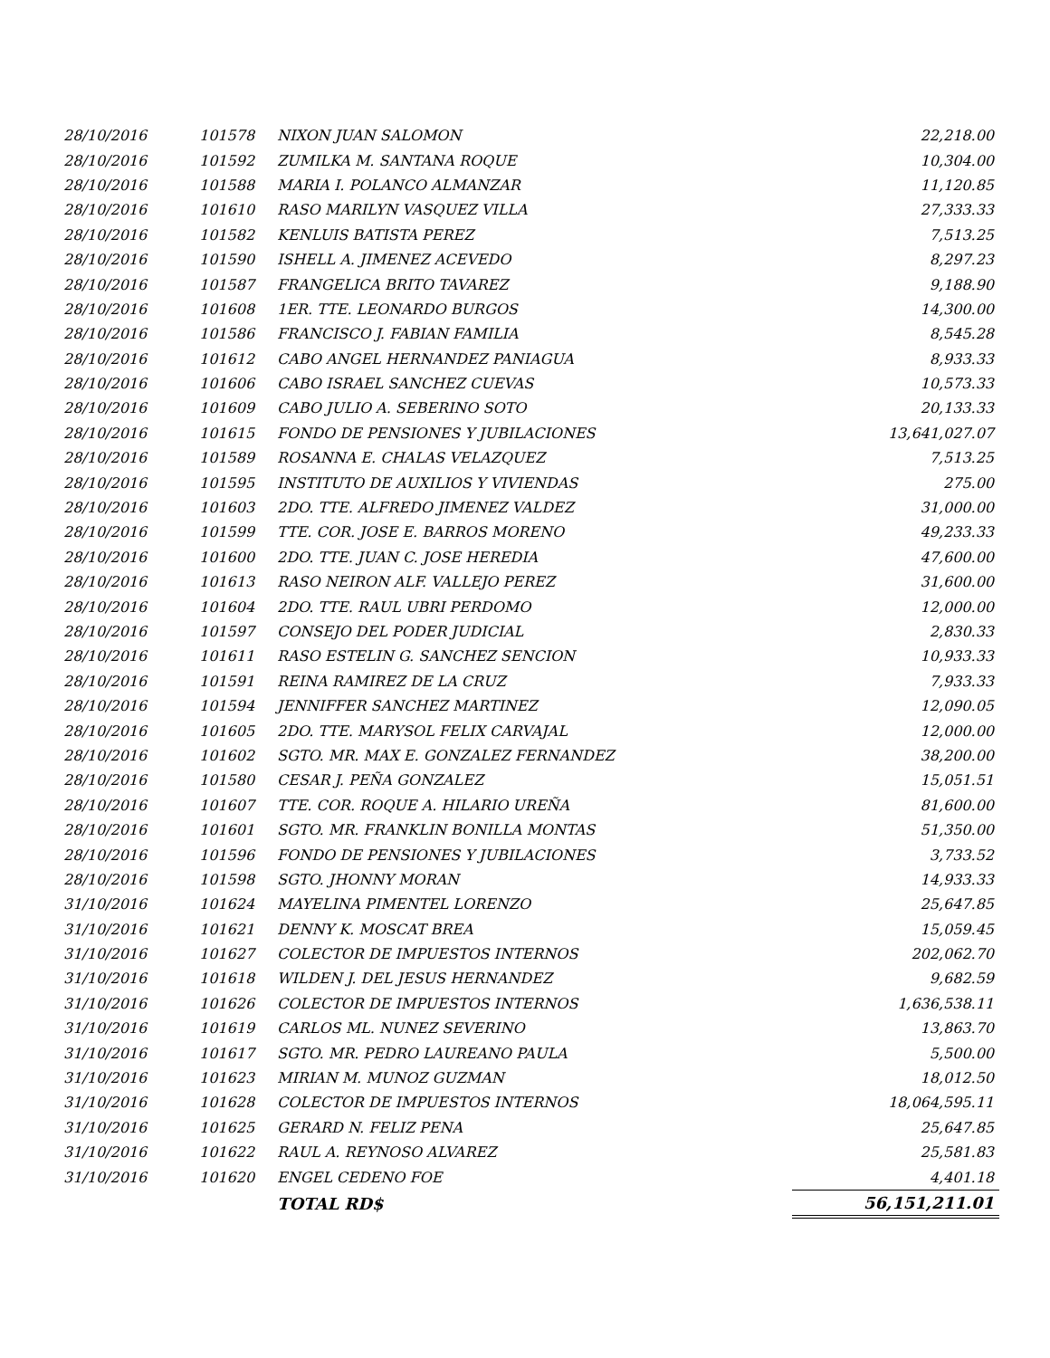| 28/10/2016 | 101578 | NIXON JUAN SALOMON | 22,218.00 |
| 28/10/2016 | 101592 | ZUMILKA M. SANTANA ROQUE | 10,304.00 |
| 28/10/2016 | 101588 | MARIA I. POLANCO ALMANZAR | 11,120.85 |
| 28/10/2016 | 101610 | RASO MARILYN VASQUEZ VILLA | 27,333.33 |
| 28/10/2016 | 101582 | KENLUIS BATISTA PEREZ | 7,513.25 |
| 28/10/2016 | 101590 | ISHELL A. JIMENEZ ACEVEDO | 8,297.23 |
| 28/10/2016 | 101587 | FRANGELICA BRITO TAVAREZ | 9,188.90 |
| 28/10/2016 | 101608 | 1ER. TTE. LEONARDO BURGOS | 14,300.00 |
| 28/10/2016 | 101586 | FRANCISCO J. FABIAN FAMILIA | 8,545.28 |
| 28/10/2016 | 101612 | CABO ANGEL HERNANDEZ PANIAGUA | 8,933.33 |
| 28/10/2016 | 101606 | CABO ISRAEL SANCHEZ CUEVAS | 10,573.33 |
| 28/10/2016 | 101609 | CABO JULIO A. SEBERINO SOTO | 20,133.33 |
| 28/10/2016 | 101615 | FONDO DE PENSIONES Y JUBILACIONES | 13,641,027.07 |
| 28/10/2016 | 101589 | ROSANNA E. CHALAS VELAZQUEZ | 7,513.25 |
| 28/10/2016 | 101595 | INSTITUTO DE AUXILIOS Y VIVIENDAS | 275.00 |
| 28/10/2016 | 101603 | 2DO. TTE. ALFREDO JIMENEZ VALDEZ | 31,000.00 |
| 28/10/2016 | 101599 | TTE. COR. JOSE E. BARROS MORENO | 49,233.33 |
| 28/10/2016 | 101600 | 2DO. TTE. JUAN C. JOSE HEREDIA | 47,600.00 |
| 28/10/2016 | 101613 | RASO NEIRON ALF. VALLEJO PEREZ | 31,600.00 |
| 28/10/2016 | 101604 | 2DO. TTE. RAUL UBRI PERDOMO | 12,000.00 |
| 28/10/2016 | 101597 | CONSEJO DEL PODER JUDICIAL | 2,830.33 |
| 28/10/2016 | 101611 | RASO ESTELIN G. SANCHEZ SENCION | 10,933.33 |
| 28/10/2016 | 101591 | REINA RAMIREZ DE LA CRUZ | 7,933.33 |
| 28/10/2016 | 101594 | JENNIFFER SANCHEZ MARTINEZ | 12,090.05 |
| 28/10/2016 | 101605 | 2DO. TTE. MARYSOL FELIX CARVAJAL | 12,000.00 |
| 28/10/2016 | 101602 | SGTO. MR. MAX E. GONZALEZ FERNANDEZ | 38,200.00 |
| 28/10/2016 | 101580 | CESAR J. PEÑA GONZALEZ | 15,051.51 |
| 28/10/2016 | 101607 | TTE. COR. ROQUE A. HILARIO UREÑA | 81,600.00 |
| 28/10/2016 | 101601 | SGTO. MR. FRANKLIN BONILLA MONTAS | 51,350.00 |
| 28/10/2016 | 101596 | FONDO DE PENSIONES Y JUBILACIONES | 3,733.52 |
| 28/10/2016 | 101598 | SGTO. JHONNY MORAN | 14,933.33 |
| 31/10/2016 | 101624 | MAYELINA PIMENTEL LORENZO | 25,647.85 |
| 31/10/2016 | 101621 | DENNY K. MOSCAT BREA | 15,059.45 |
| 31/10/2016 | 101627 | COLECTOR DE IMPUESTOS INTERNOS | 202,062.70 |
| 31/10/2016 | 101618 | WILDEN J. DEL JESUS HERNANDEZ | 9,682.59 |
| 31/10/2016 | 101626 | COLECTOR DE IMPUESTOS INTERNOS | 1,636,538.11 |
| 31/10/2016 | 101619 | CARLOS ML. NUNEZ SEVERINO | 13,863.70 |
| 31/10/2016 | 101617 | SGTO. MR. PEDRO LAUREANO PAULA | 5,500.00 |
| 31/10/2016 | 101623 | MIRIAN M. MUNOZ GUZMAN | 18,012.50 |
| 31/10/2016 | 101628 | COLECTOR DE IMPUESTOS INTERNOS | 18,064,595.11 |
| 31/10/2016 | 101625 | GERARD N. FELIZ PENA | 25,647.85 |
| 31/10/2016 | 101622 | RAUL A. REYNOSO ALVAREZ | 25,581.83 |
| 31/10/2016 | 101620 | ENGEL CEDENO FOE | 4,401.18 |
| | | TOTAL RD$ | 56,151,211.01 |